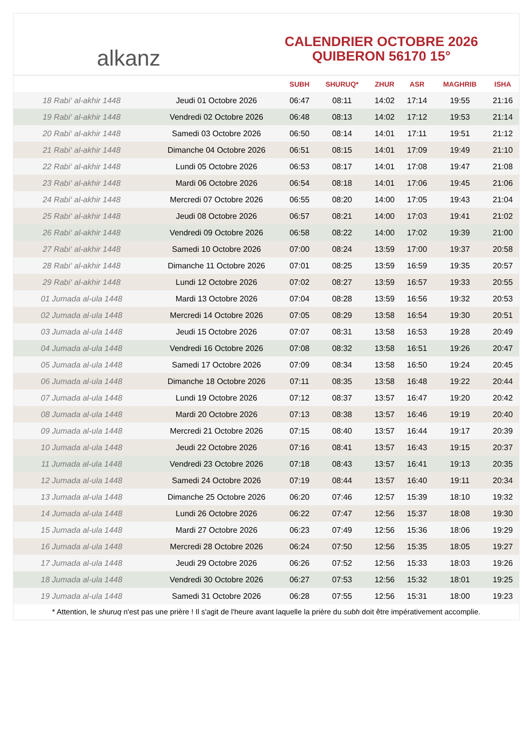alkanz
CALENDRIER OCTOBRE 2026
QUIBERON 56170 15°
| | | SUBH | SHURUQ* | ZHUR | ASR | MAGHRIB | ISHA |
| --- | --- | --- | --- | --- | --- | --- | --- |
| 18 Rabi‘ al-akhir 1448 | Jeudi 01 Octobre 2026 | 06:47 | 08:11 | 14:02 | 17:14 | 19:55 | 21:16 |
| 19 Rabi‘ al-akhir 1448 | Vendredi 02 Octobre 2026 | 06:48 | 08:13 | 14:02 | 17:12 | 19:53 | 21:14 |
| 20 Rabi‘ al-akhir 1448 | Samedi 03 Octobre 2026 | 06:50 | 08:14 | 14:01 | 17:11 | 19:51 | 21:12 |
| 21 Rabi‘ al-akhir 1448 | Dimanche 04 Octobre 2026 | 06:51 | 08:15 | 14:01 | 17:09 | 19:49 | 21:10 |
| 22 Rabi‘ al-akhir 1448 | Lundi 05 Octobre 2026 | 06:53 | 08:17 | 14:01 | 17:08 | 19:47 | 21:08 |
| 23 Rabi‘ al-akhir 1448 | Mardi 06 Octobre 2026 | 06:54 | 08:18 | 14:01 | 17:06 | 19:45 | 21:06 |
| 24 Rabi‘ al-akhir 1448 | Mercredi 07 Octobre 2026 | 06:55 | 08:20 | 14:00 | 17:05 | 19:43 | 21:04 |
| 25 Rabi‘ al-akhir 1448 | Jeudi 08 Octobre 2026 | 06:57 | 08:21 | 14:00 | 17:03 | 19:41 | 21:02 |
| 26 Rabi‘ al-akhir 1448 | Vendredi 09 Octobre 2026 | 06:58 | 08:22 | 14:00 | 17:02 | 19:39 | 21:00 |
| 27 Rabi‘ al-akhir 1448 | Samedi 10 Octobre 2026 | 07:00 | 08:24 | 13:59 | 17:00 | 19:37 | 20:58 |
| 28 Rabi‘ al-akhir 1448 | Dimanche 11 Octobre 2026 | 07:01 | 08:25 | 13:59 | 16:59 | 19:35 | 20:57 |
| 29 Rabi‘ al-akhir 1448 | Lundi 12 Octobre 2026 | 07:02 | 08:27 | 13:59 | 16:57 | 19:33 | 20:55 |
| 01 Jumada al-ula 1448 | Mardi 13 Octobre 2026 | 07:04 | 08:28 | 13:59 | 16:56 | 19:32 | 20:53 |
| 02 Jumada al-ula 1448 | Mercredi 14 Octobre 2026 | 07:05 | 08:29 | 13:58 | 16:54 | 19:30 | 20:51 |
| 03 Jumada al-ula 1448 | Jeudi 15 Octobre 2026 | 07:07 | 08:31 | 13:58 | 16:53 | 19:28 | 20:49 |
| 04 Jumada al-ula 1448 | Vendredi 16 Octobre 2026 | 07:08 | 08:32 | 13:58 | 16:51 | 19:26 | 20:47 |
| 05 Jumada al-ula 1448 | Samedi 17 Octobre 2026 | 07:09 | 08:34 | 13:58 | 16:50 | 19:24 | 20:45 |
| 06 Jumada al-ula 1448 | Dimanche 18 Octobre 2026 | 07:11 | 08:35 | 13:58 | 16:48 | 19:22 | 20:44 |
| 07 Jumada al-ula 1448 | Lundi 19 Octobre 2026 | 07:12 | 08:37 | 13:57 | 16:47 | 19:20 | 20:42 |
| 08 Jumada al-ula 1448 | Mardi 20 Octobre 2026 | 07:13 | 08:38 | 13:57 | 16:46 | 19:19 | 20:40 |
| 09 Jumada al-ula 1448 | Mercredi 21 Octobre 2026 | 07:15 | 08:40 | 13:57 | 16:44 | 19:17 | 20:39 |
| 10 Jumada al-ula 1448 | Jeudi 22 Octobre 2026 | 07:16 | 08:41 | 13:57 | 16:43 | 19:15 | 20:37 |
| 11 Jumada al-ula 1448 | Vendredi 23 Octobre 2026 | 07:18 | 08:43 | 13:57 | 16:41 | 19:13 | 20:35 |
| 12 Jumada al-ula 1448 | Samedi 24 Octobre 2026 | 07:19 | 08:44 | 13:57 | 16:40 | 19:11 | 20:34 |
| 13 Jumada al-ula 1448 | Dimanche 25 Octobre 2026 | 06:20 | 07:46 | 12:57 | 15:39 | 18:10 | 19:32 |
| 14 Jumada al-ula 1448 | Lundi 26 Octobre 2026 | 06:22 | 07:47 | 12:56 | 15:37 | 18:08 | 19:30 |
| 15 Jumada al-ula 1448 | Mardi 27 Octobre 2026 | 06:23 | 07:49 | 12:56 | 15:36 | 18:06 | 19:29 |
| 16 Jumada al-ula 1448 | Mercredi 28 Octobre 2026 | 06:24 | 07:50 | 12:56 | 15:35 | 18:05 | 19:27 |
| 17 Jumada al-ula 1448 | Jeudi 29 Octobre 2026 | 06:26 | 07:52 | 12:56 | 15:33 | 18:03 | 19:26 |
| 18 Jumada al-ula 1448 | Vendredi 30 Octobre 2026 | 06:27 | 07:53 | 12:56 | 15:32 | 18:01 | 19:25 |
| 19 Jumada al-ula 1448 | Samedi 31 Octobre 2026 | 06:28 | 07:55 | 12:56 | 15:31 | 18:00 | 19:23 |
* Attention, le shuruq n'est pas une prière ! Il s'agit de l'heure avant laquelle la prière du subh doit être impérativement accomplie.